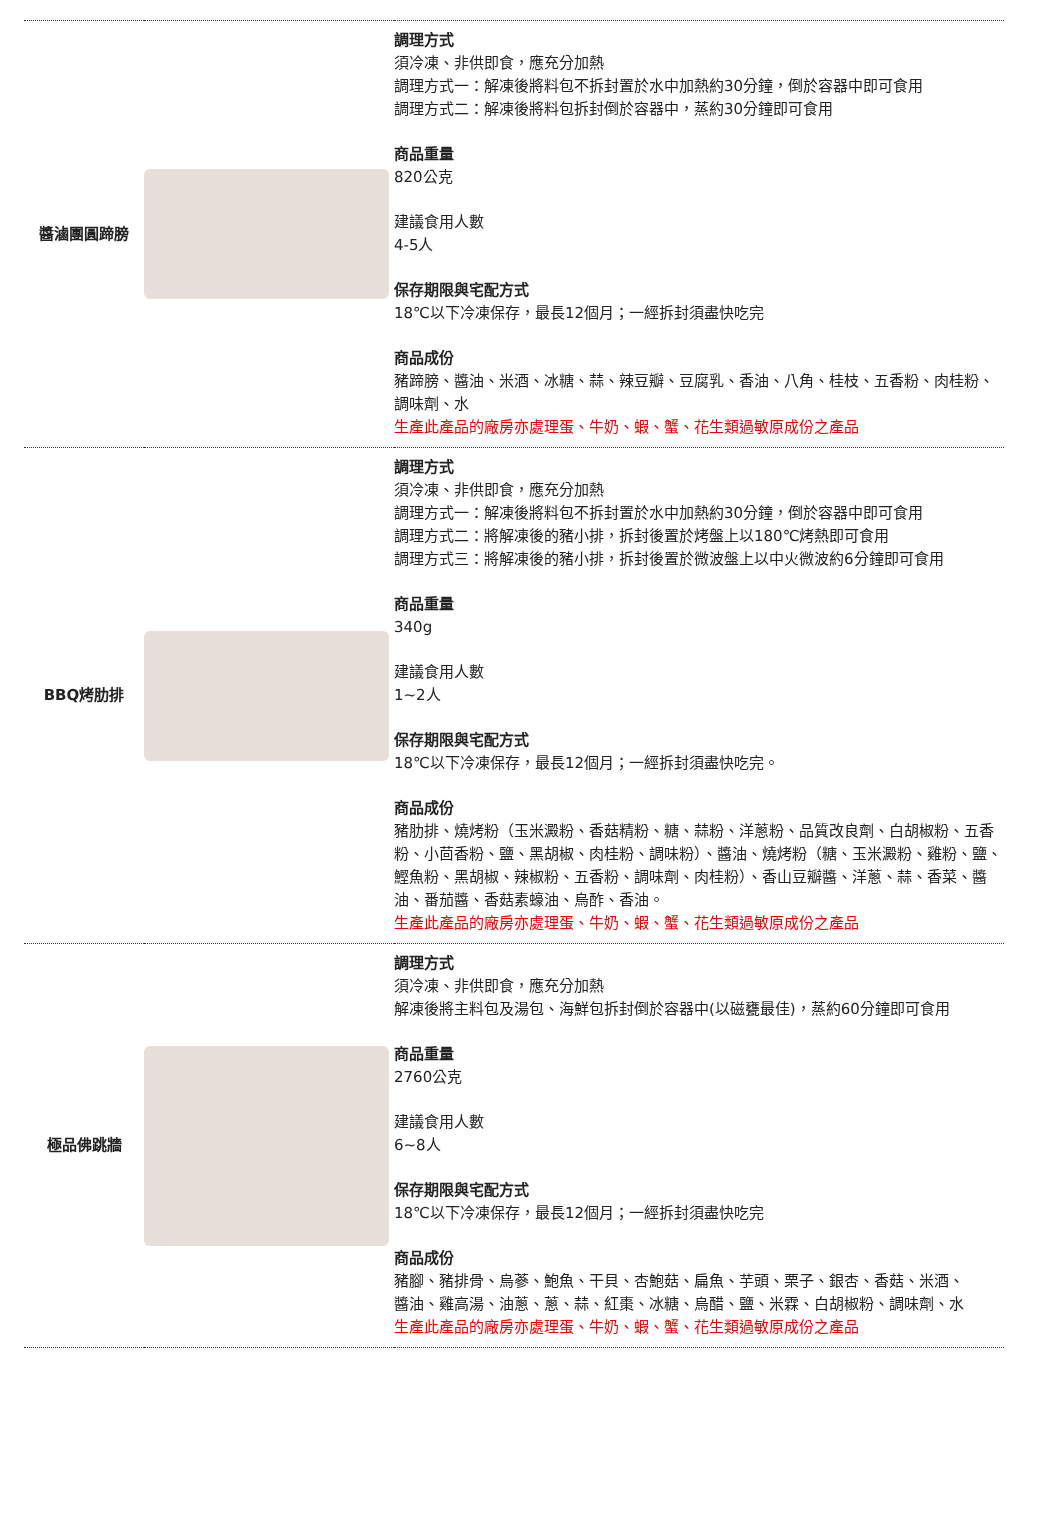| 醬滷團圓蹄膀 | | 調理方式 須冷凍、非供即食，應充分加熱 調理方式一：解凍後將料包不拆封置於水中加熱約30分鐘，倒於容器中即可食用 調理方式二：解凍後將料包拆封倒於容器中，蒸約30分鐘即可食用 商品重量 820公克 建議食用人數 4-5人 保存期限與宅配方式 18℃以下冷凍保存，最長12個月；一經拆封須盡快吃完 商品成份 豬蹄膀、醬油、米酒、冰糖、蒜、辣豆瓣、豆腐乳、香油、八角、桂枝、五香粉、肉桂粉、調味劑、水 生產此產品的廠房亦處理蛋、牛奶、蝦、蟹、花生類過敏原成份之產品 |
| BBQ烤肋排 | | 調理方式 須冷凍、非供即食，應充分加熱 調理方式一：解凍後將料包不拆封置於水中加熱約30分鐘，倒於容器中即可食用 調理方式二：將解凍後的豬小排，拆封後置於烤盤上以180℃烤熱即可食用 調理方式三：將解凍後的豬小排，拆封後置於微波盤上以中火微波約6分鐘即可食用 商品重量 340g 建議食用人數 1~2人 保存期限與宅配方式 18℃以下冷凍保存，最長12個月；一經拆封須盡快吃完。 商品成份 豬肋排、燒烤粉（玉米澱粉、香菇精粉、糖、蒜粉、洋蔥粉、品質改良劑、白胡椒粉、五香粉、小茴香粉、鹽、黑胡椒、肉桂粉、調味粉）、醬油、燒烤粉（糖、玉米澱粉、雞粉、鹽、鰹魚粉、黑胡椒、辣椒粉、五香粉、調味劑、肉桂粉）、香山豆瓣醬、洋蔥、蒜、香菜、醬油、番茄醬、香菇素蠔油、烏酢、香油。 生產此產品的廠房亦處理蛋、牛奶、蝦、蟹、花生類過敏原成份之產品 |
| 極品佛跳牆 | | 調理方式 須冷凍、非供即食，應充分加熱 解凍後將主料包及湯包、海鮮包拆封倒於容器中(以磁甕最佳)，蒸約60分鐘即可食用 商品重量 2760公克 建議食用人數 6~8人 保存期限與宅配方式 18℃以下冷凍保存，最長12個月；一經拆封須盡快吃完 商品成份 豬腳、豬排骨、烏蔘、鮑魚、干貝、杏鮑菇、扁魚、芋頭、栗子、銀杏、香菇、米酒、 醬油、雞高湯、油蔥、蔥、蒜、紅棗、冰糖、烏醋、鹽、米霖、白胡椒粉、調味劑、水 生產此產品的廠房亦處理蛋、牛奶、蝦、蟹、花生類過敏原成份之產品 |